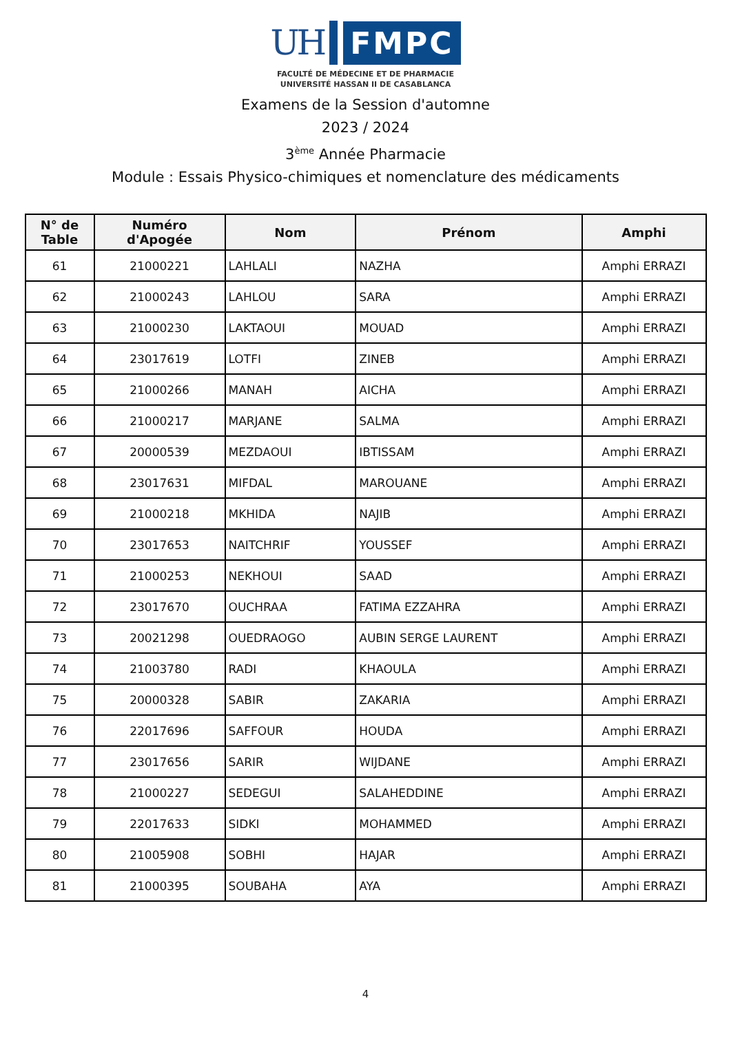UH FMPC
FACULTÉ DE MÉDECINE ET DE PHARMACIE
UNIVERSITÉ HASSAN II DE CASABLANCA
Examens de la Session d'automne
2023 / 2024
3<sup>ème</sup> Année Pharmacie
Module : Essais Physico-chimiques et nomenclature des médicaments
| N° de Table | Numéro d'Apogée | Nom | Prénom | Amphi |
| --- | --- | --- | --- | --- |
| 61 | 21000221 | LAHLALI | NAZHA | Amphi ERRAZI |
| 62 | 21000243 | LAHLOU | SARA | Amphi ERRAZI |
| 63 | 21000230 | LAKTAOUI | MOUAD | Amphi ERRAZI |
| 64 | 23017619 | LOTFI | ZINEB | Amphi ERRAZI |
| 65 | 21000266 | MANAH | AICHA | Amphi ERRAZI |
| 66 | 21000217 | MARJANE | SALMA | Amphi ERRAZI |
| 67 | 20000539 | MEZDAOUI | IBTISSAM | Amphi ERRAZI |
| 68 | 23017631 | MIFDAL | MAROUANE | Amphi ERRAZI |
| 69 | 21000218 | MKHIDA | NAJIB | Amphi ERRAZI |
| 70 | 23017653 | NAITCHRIF | YOUSSEF | Amphi ERRAZI |
| 71 | 21000253 | NEKHOUI | SAAD | Amphi ERRAZI |
| 72 | 23017670 | OUCHRAA | FATIMA EZZAHRA | Amphi ERRAZI |
| 73 | 20021298 | OUEDRAOGO | AUBIN SERGE LAURENT | Amphi ERRAZI |
| 74 | 21003780 | RADI | KHAOULA | Amphi ERRAZI |
| 75 | 20000328 | SABIR | ZAKARIA | Amphi ERRAZI |
| 76 | 22017696 | SAFFOUR | HOUDA | Amphi ERRAZI |
| 77 | 23017656 | SARIR | WIJDANE | Amphi ERRAZI |
| 78 | 21000227 | SEDEGUI | SALAHEDDINE | Amphi ERRAZI |
| 79 | 22017633 | SIDKI | MOHAMMED | Amphi ERRAZI |
| 80 | 21005908 | SOBHI | HAJAR | Amphi ERRAZI |
| 81 | 21000395 | SOUBAHA | AYA | Amphi ERRAZI |
4